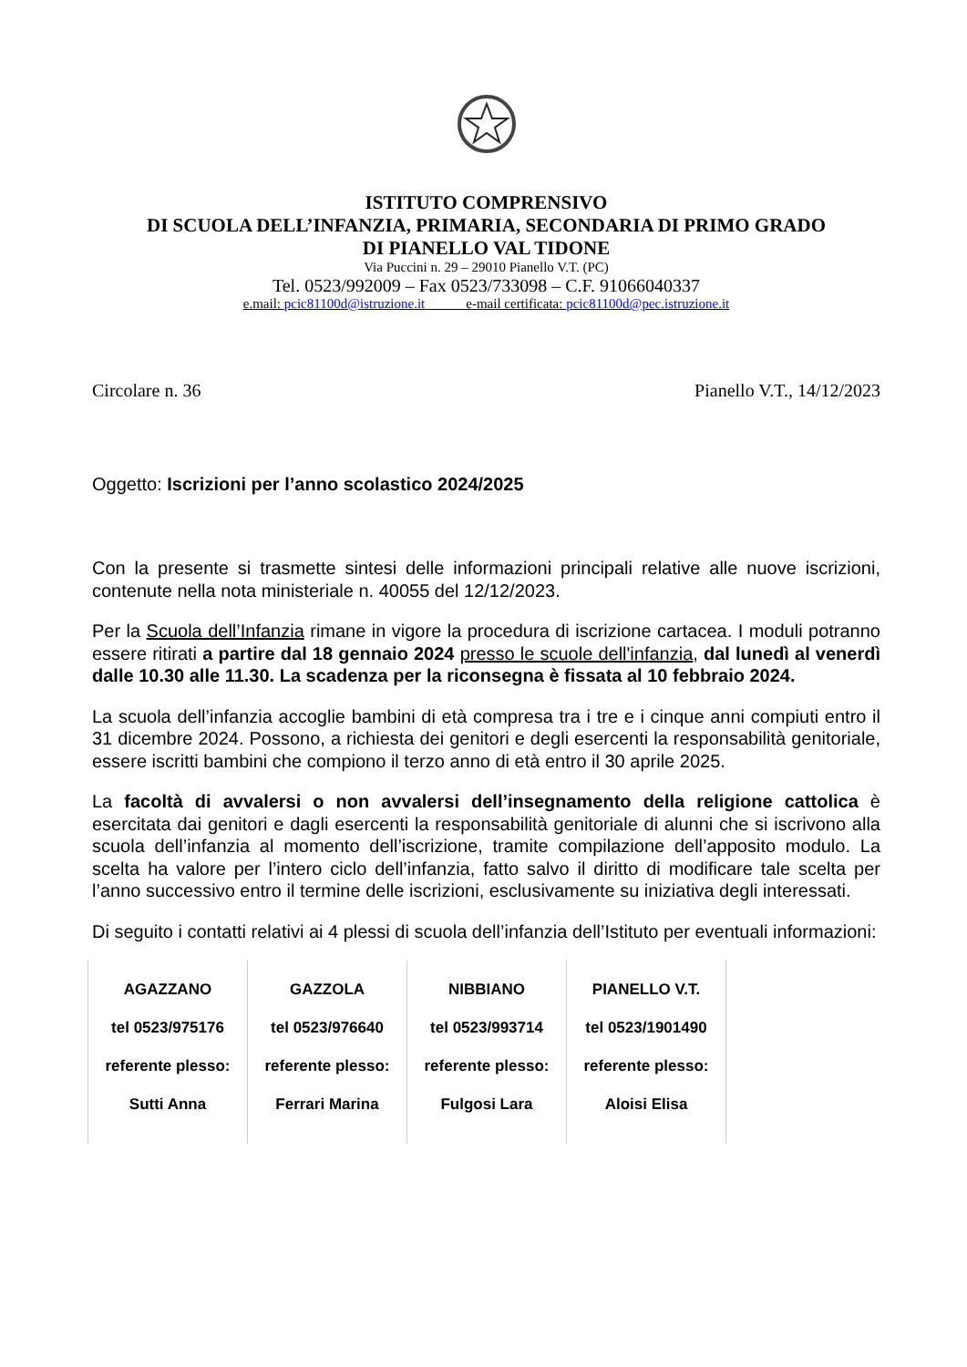ISTITUTO COMPRENSIVO
DI SCUOLA DELL’INFANZIA, PRIMARIA, SECONDARIA DI PRIMO GRADO
DI PIANELLO VAL TIDONE
Via Puccini n. 29 – 29010 Pianello V.T. (PC)
Tel. 0523/992009 – Fax 0523/733098 – C.F. 91066040337
e.mail: pcic81100d@istruzione.it e-mail certificata: pcic81100d@pec.istruzione.it
Circolare n. 36 Pianello V.T., 14/12/2023
Oggetto: Iscrizioni per l’anno scolastico 2024/2025
Con la presente si trasmette sintesi delle informazioni principali relative alle nuove iscrizioni, contenute nella nota ministeriale n. 40055 del 12/12/2023.
Per la Scuola dell’Infanzia rimane in vigore la procedura di iscrizione cartacea. I moduli potranno essere ritirati a partire dal 18 gennaio 2024 presso le scuole dell'infanzia, dal lunedì al venerdì dalle 10.30 alle 11.30. La scadenza per la riconsegna è fissata al 10 febbraio 2024.
La scuola dell’infanzia accoglie bambini di età compresa tra i tre e i cinque anni compiuti entro il 31 dicembre 2024. Possono, a richiesta dei genitori e degli esercenti la responsabilità genitoriale, essere iscritti bambini che compiono il terzo anno di età entro il 30 aprile 2025.
La facoltà di avvalersi o non avvalersi dell’insegnamento della religione cattolica è esercitata dai genitori e dagli esercenti la responsabilità genitoriale di alunni che si iscrivono alla scuola dell’infanzia al momento dell’iscrizione, tramite compilazione dell’apposito modulo. La scelta ha valore per l’intero ciclo dell’infanzia, fatto salvo il diritto di modificare tale scelta per l’anno successivo entro il termine delle iscrizioni, esclusivamente su iniziativa degli interessati.
Di seguito i contatti relativi ai 4 plessi di scuola dell’infanzia dell’Istituto per eventuali informazioni:
| AGAZZANO tel 0523/975176 referente plesso: Sutti Anna | GAZZOLA tel 0523/976640 referente plesso: Ferrari Marina | NIBBIANO tel 0523/993714 referente plesso: Fulgosi Lara | PIANELLO V.T. tel 0523/1901490 referente plesso: Aloisi Elisa |